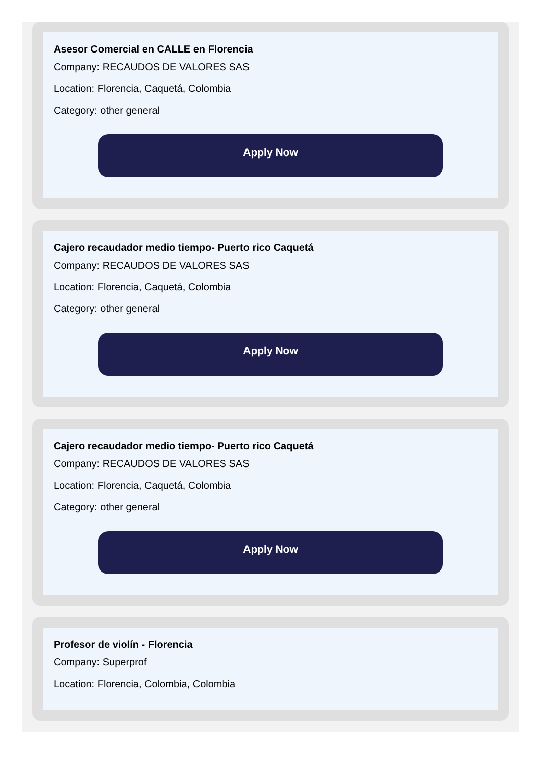Asesor Comercial en CALLE en Florencia
Company: RECAUDOS DE VALORES SAS
Location: Florencia, Caquetá, Colombia
Category: other general
Apply Now
Cajero recaudador medio tiempo- Puerto rico Caquetá
Company: RECAUDOS DE VALORES SAS
Location: Florencia, Caquetá, Colombia
Category: other general
Apply Now
Cajero recaudador medio tiempo- Puerto rico Caquetá
Company: RECAUDOS DE VALORES SAS
Location: Florencia, Caquetá, Colombia
Category: other general
Apply Now
Profesor de violín - Florencia
Company: Superprof
Location: Florencia, Colombia, Colombia